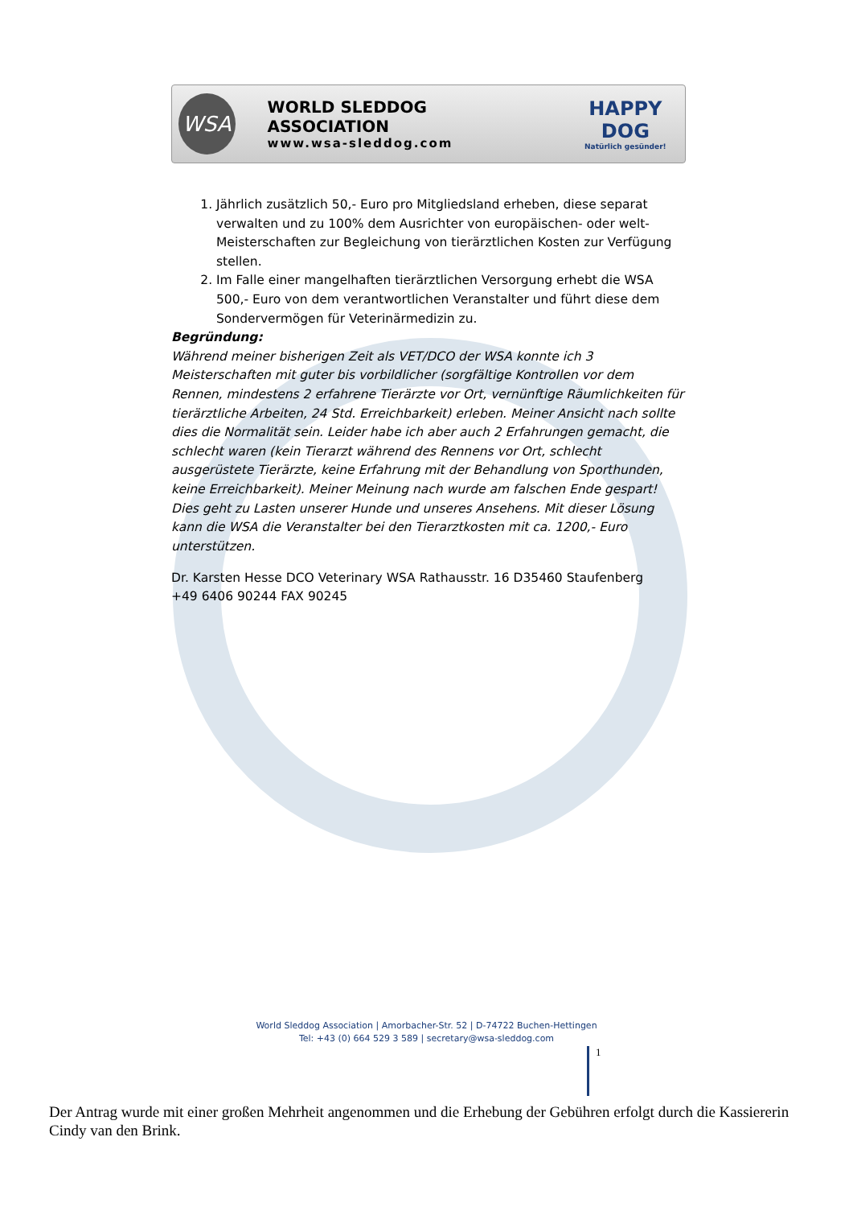WSA
WORLD SLEDDOG ASSOCIATION
www.wsa-sleddog.com
HAPPY DOG
Natürlich gesünder!
1. Jährlich zusätzlich 50,- Euro pro Mitgliedsland erheben, diese separat verwalten und zu 100% dem Ausrichter von europäischen- oder welt-Meisterschaften zur Begleichung von tierärztlichen Kosten zur Verfügung stellen.
2. Im Falle einer mangelhaften tierärztlichen Versorgung erhebt die WSA 500,- Euro von dem verantwortlichen Veranstalter und führt diese dem Sondervermögen für Veterinärmedizin zu.
Begründung:
Während meiner bisherigen Zeit als VET/DCO der WSA konnte ich 3 Meisterschaften mit guter bis vorbildlicher (sorgfältige Kontrollen vor dem Rennen, mindestens 2 erfahrene Tierärzte vor Ort, vernünftige Räumlichkeiten für tierärztliche Arbeiten, 24 Std. Erreichbarkeit) erleben. Meiner Ansicht nach sollte dies die Normalität sein. Leider habe ich aber auch 2 Erfahrungen gemacht, die schlecht waren (kein Tierarzt während des Rennens vor Ort, schlecht ausgerüstete Tierärzte, keine Erfahrung mit der Behandlung von Sporthunden, keine Erreichbarkeit). Meiner Meinung nach wurde am falschen Ende gespart! Dies geht zu Lasten unserer Hunde und unseres Ansehens. Mit dieser Lösung kann die WSA die Veranstalter bei den Tierarztkosten mit ca. 1200,- Euro unterstützen.
Dr. Karsten Hesse DCO Veterinary WSA Rathausstr. 16 D35460 Staufenberg
+49 6406 90244 FAX 90245
World Sleddog Association | Amorbacher-Str. 52 | D-74722 Buchen-Hettingen
Tel: +43 (0) 664 529 3 589 | secretary@wsa-sleddog.com
1
Der Antrag wurde mit einer großen Mehrheit angenommen und die Erhebung der Gebühren erfolgt durch die Kassiererin Cindy van den Brink.